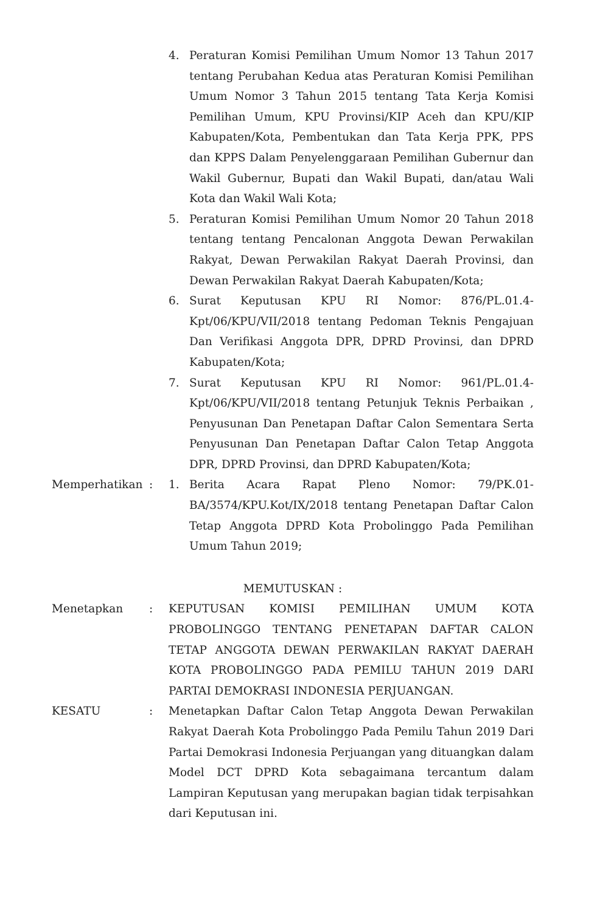4. Peraturan Komisi Pemilihan Umum Nomor 13 Tahun 2017 tentang Perubahan Kedua atas Peraturan Komisi Pemilihan Umum Nomor 3 Tahun 2015 tentang Tata Kerja Komisi Pemilihan Umum, KPU Provinsi/KIP Aceh dan KPU/KIP Kabupaten/Kota, Pembentukan dan Tata Kerja PPK, PPS dan KPPS Dalam Penyelenggaraan Pemilihan Gubernur dan Wakil Gubernur, Bupati dan Wakil Bupati, dan/atau Wali Kota dan Wakil Wali Kota;
5. Peraturan Komisi Pemilihan Umum Nomor 20 Tahun 2018 tentang tentang Pencalonan Anggota Dewan Perwakilan Rakyat, Dewan Perwakilan Rakyat Daerah Provinsi, dan Dewan Perwakilan Rakyat Daerah Kabupaten/Kota;
6. Surat Keputusan KPU RI Nomor: 876/PL.01.4-Kpt/06/KPU/VII/2018 tentang Pedoman Teknis Pengajuan Dan Verifikasi Anggota DPR, DPRD Provinsi, dan DPRD Kabupaten/Kota;
7. Surat Keputusan KPU RI Nomor: 961/PL.01.4-Kpt/06/KPU/VII/2018 tentang Petunjuk Teknis Perbaikan , Penyusunan Dan Penetapan Daftar Calon Sementara Serta Penyusunan Dan Penetapan Daftar Calon Tetap Anggota DPR, DPRD Provinsi, dan DPRD Kabupaten/Kota;
Memperhatikan : 1. Berita Acara Rapat Pleno Nomor: 79/PK.01-BA/3574/KPU.Kot/IX/2018 tentang Penetapan Daftar Calon Tetap Anggota DPRD Kota Probolinggo Pada Pemilihan Umum Tahun 2019;
MEMUTUSKAN :
Menetapkan : KEPUTUSAN KOMISI PEMILIHAN UMUM KOTA PROBOLINGGO TENTANG PENETAPAN DAFTAR CALON TETAP ANGGOTA DEWAN PERWAKILAN RAKYAT DAERAH KOTA PROBOLINGGO PADA PEMILU TAHUN 2019 DARI PARTAI DEMOKRASI INDONESIA PERJUANGAN.
KESATU : Menetapkan Daftar Calon Tetap Anggota Dewan Perwakilan Rakyat Daerah Kota Probolinggo Pada Pemilu Tahun 2019 Dari Partai Demokrasi Indonesia Perjuangan yang dituangkan dalam Model DCT DPRD Kota sebagaimana tercantum dalam Lampiran Keputusan yang merupakan bagian tidak terpisahkan dari Keputusan ini.